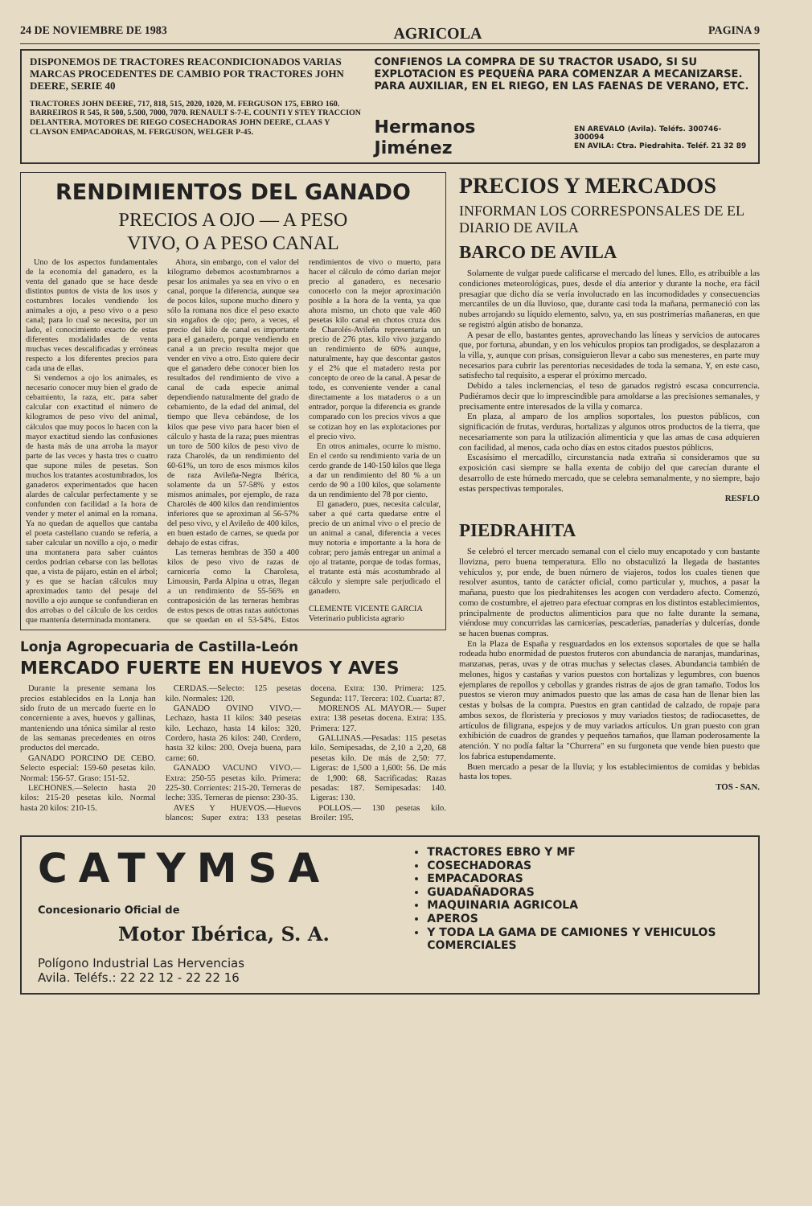24 DE NOVIEMBRE DE 1983 AGRICOLA PAGINA 9
DISPONEMOS DE TRACTORES REACONDICIONADOS VARIAS MARCAS PROCEDENTES DE CAMBIO POR TRACTORES JOHN DEERE, SERIE 40
TRACTORES JOHN DEERE, 717, 818, 515, 2020, 1020, M. FERGUSON 175, EBRO 160.
BARREIROS R 545, R 500, 5.500, 7000, 7070. RENAULT S-7-E. COUNTI Y STEY TRACCION DELANTERA. MOTORES DE RIEGO COSECHADORAS JOHN DEERE, CLAAS Y CLAYSON EMPACADORAS, M. FERGUSON, WELGER P-45.
CONFIENOS LA COMPRA DE SU TRACTOR USADO, SI SU EXPLOTACION ES PEQUEÑA PARA COMENZAR A MECANIZARSE. PARA AUXILIAR, EN EL RIEGO, EN LAS FAENAS DE VERANO, ETC.
Hermanos Jiménez EN AREVALO (Avila). Teléfs. 300746-300094
EN AVILA: Ctra. Piedrahita. Teléf. 21 32 89
RENDIMIENTOS DEL GANADO
PRECIOS A OJO — A PESO
VIVO, O A PESO CANAL
Uno de los aspectos fundamentales de la economía del ganadero, es la venta del ganado que se hace desde distintos puntos de vista de los usos y costumbres locales vendiendo los animales a ojo, a peso vivo o a peso canal; para lo cual se necesita, por un lado, el conocimiento exacto de estas diferentes modalidades de venta muchas veces descalificadas y erróneas respecto a los diferentes precios para cada una de ellas.
Si vendemos a ojo los animales, es necesario conocer muy bien el grado de cebamiento, la raza, etc. para saber calcular con exactitud el número de kilogramos de peso vivo del animal, cálculos que muy pocos lo hacen con la mayor exactitud siendo las confusiones de hasta más de una arroba la mayor parte de las veces y hasta tres o cuatro que supone miles de pesetas. Son muchos los tratantes acostumbrados, los ganaderos experimentados que hacen alardes de calcular perfectamente y se confunden con facilidad a la hora de vender y meter el animal en la romana. Ya no quedan de aquellos que cantaba el poeta castellano cuando se refería, a saber calcular un novillo a ojo, o medir una montanera para saber cuántos cerdos podrían cebarse con las bellotas que, a vista de pájaro, están en el árbol; y es que se hacían cálculos muy aproximados tanto del pesaje del novillo a ojo aunque se confundieran en dos arrobas o del cálculo de los cerdos que mantenía determinada montanera.
Ahora, sin embargo, con el valor del kilogramo debemos acostumbrarnos a pesar los animales ya sea en vivo o en canal, porque la diferencia, aunque sea de pocos kilos, supone mucho dinero y sólo la romana nos dice el peso exacto sin engaños de ojo; pero, a veces, el precio del kilo de canal es importante para el ganadero, porque vendiendo en canal a un precio resulta mejor que vender en vivo a otro. Esto quiere decir que el ganadero debe conocer bien los resultados del rendimiento de vivo a canal de cada especie animal dependiendo naturalmente del grado de cebamiento, de la edad del animal, del tiempo que lleva cebándose, de los kilos que pese vivo para hacer bien el cálculo y hasta de la raza; pues mientras un toro de 500 kilos de peso vivo de raza Charolés, da un rendimiento del 60-61%, un toro de esos mismos kilos de raza Avileña-Negra Ibérica, solamente da un 57-58% y estos mismos animales, por ejemplo, de raza Charolés de 400 kilos dan rendimientos inferiores que se aproximan al 56-57% del peso vivo, y el Avileño de 400 kilos, en buen estado de carnes, se queda por debajo de estas cifras.
Las terneras hembras de 350 a 400 kilos de peso vivo de razas de carnicería como la Charolesa, Limousin, Parda Alpina u otras, llegan a un rendimiento de 55-56% en contraposición de las terneras hembras de estos pesos de otras razas autóctonas que se quedan en el 53-54%. Estos rendimientos de vivo o muerto, para hacer el cálculo de cómo darían mejor precio al ganadero, es necesario conocerlo con la mejor aproximación posible a la hora de la venta, ya que ahora mismo, un choto que vale 460 pesetas kilo canal en chotos cruza dos de Charolés-Avileña representaría un precio de 276 ptas. kilo vivo juzgando un rendimiento de 60% aunque, naturalmente, hay que descontar gastos y el 2% que el matadero resta por concepto de oreo de la canal. A pesar de todo, es conveniente vender a canal directamente a los mataderos o a un entrador, porque la diferencia es grande comparado con los precios vivos a que se cotizan hoy en las explotaciones por el precio vivo.
En otros animales, ocurre lo mismo. En el cerdo su rendimiento varía de un cerdo grande de 140-150 kilos que llega a dar un rendimiento del 80 % a un cerdo de 90 a 100 kilos, que solamente da un rendimiento del 78 por ciento.
El ganadero, pues, necesita calcular, saber a qué carta quedarse entre el precio de un animal vivo o el precio de un animal a canal, diferencia a veces muy notoria e importante a la hora de cobrar; pero jamás entregar un animal a ojo al tratante, porque de todas formas, el tratante está más acostumbrado al cálculo y siempre sale perjudicado el ganadero.
CLEMENTE VICENTE GARCIA
Veterinario publicista agrario
Lonja Agropecuaria de Castilla-León
MERCADO FUERTE EN HUEVOS Y AVES
Durante la presente semana los precios establecidos en la Lonja han sido fruto de un mercado fuerte en lo concerniente a aves, huevos y gallinas, manteniendo una tónica similar al resto de las semanas precedentes en otros productos del mercado.
GANADO PORCINO DE CEBO. Selecto especial: 159-60 pesetas kilo. Normal: 156-57. Graso: 151-52.
LECHONES.—Selecto hasta 20 kilos: 215-20 pesetas kilo. Normal hasta 20 kilos: 210-15.
CERDAS.—Selecto: 125 pesetas kilo. Normales: 120.
GANADO OVINO VIVO.—Lechazo, hasta 11 kilos: 340 pesetas kilo. Lechazo, hasta 14 kilos: 320. Cordero, hasta 26 kilos: 240. Cordero, hasta 32 kilos: 200. Oveja buena, para carne: 60.
GANADO VACUNO VIVO.—Extra: 250-55 pesetas kilo. Primera: 225-30. Corrientes: 215-20. Terneras de leche: 335. Terneras de pienso: 230-35.
AVES Y HUEVOS.—Huevos blancos: Super extra: 133 pesetas docena. Extra: 130. Primera: 125. Segunda: 117. Tercera: 102. Cuarta: 87.
MORENOS AL MAYOR.— Super extra: 138 pesetas docena. Extra: 135. Primera: 127.
GALLINAS.—Pesadas: 115 pesetas kilo. Semipesadas, de 2,10 a 2,20, 68 pesetas kilo. De más de 2,50: 77. Ligeras: de 1,500 a 1,600: 56. De más de 1,900: 68. Sacrificadas: Razas pesadas: 187. Semipesadas: 140. Ligeras: 130.
POLLOS.— 130 pesetas kilo. Broiler: 195.
PRECIOS Y MERCADOS
INFORMAN LOS CORRESPONSALES DE EL DIARIO DE AVILA
BARCO DE AVILA
Solamente de vulgar puede calificarse el mercado del lunes. Ello, es atribuible a las condiciones meteorológicas, pues, desde el día anterior y durante la noche, era fácil presagiar que dicho día se vería involucrado en las incomodidades y consecuencias mercantiles de un día lluvioso, que, durante casi toda la mañana, permaneció con las nubes arrojando su líquido elemento, salvo, ya, en sus postrimerías mañaneras, en que se registró algún atisbo de bonanza.
A pesar de ello, bastantes gentes, aprovechando las líneas y servicios de autocares que, por fortuna, abundan, y en los vehículos propios tan prodigados, se desplazaron a la villa, y, aunque con prisas, consiguieron llevar a cabo sus menesteres, en parte muy necesarios para cubrir las perentorias necesidades de toda la semana. Y, en este caso, satisfecho tal requisito, a esperar el próximo mercado.
Debido a tales inclemencias, el teso de ganados registró escasa concurrencia. Pudiéramos decir que lo imprescindible para amoldarse a las precisiones semanales, y precisamente entre interesados de la villa y comarca.
En plaza, al amparo de los amplios soportales, los puestos públicos, con significación de frutas, verduras, hortalizas y algunos otros productos de la tierra, que necesariamente son para la utilización alimenticia y que las amas de casa adquieren con facilidad, al menos, cada ocho días en estos citados puestos públicos.
Escasísimo el mercadillo, circunstancia nada extraña si consideramos que su exposición casi siempre se halla exenta de cobijo del que carecían durante el desarrollo de este húmedo mercado, que se celebra semanalmente, y no siempre, bajo estas perspectivas temporales.
RESFLO
PIEDRAHITA
Se celebró el tercer mercado semanal con el cielo muy encapotado y con bastante llovizna, pero buena temperatura. Ello no obstaculizó la llegada de bastantes vehículos y, por ende, de buen número de viajeros, todos los cuales tienen que resolver asuntos, tanto de carácter oficial, como particular y, muchos, a pasar la mañana, puesto que los piedrahitenses les acogen con verdadero afecto. Comenzó, como de costumbre, el ajetreo para efectuar compras en los distintos establecimientos, principalmente de productos alimenticios para que no falte durante la semana, viéndose muy concurridas las carnicerías, pescaderías, panaderías y dulcerías, donde se hacen buenas compras.
En la Plaza de España y resguardados en los extensos soportales de que se halla rodeada hubo enormidad de puestos fruteros con abundancia de naranjas, mandarinas, manzanas, peras, uvas y de otras muchas y selectas clases. Abundancia también de melones, higos y castañas y varios puestos con hortalizas y legumbres, con buenos ejemplares de repollos y cebollas y grandes ristras de ajos de gran tamaño. Todos los puestos se vieron muy animados puesto que las amas de casa han de llenar bien las cestas y bolsas de la compra. Puestos en gran cantidad de calzado, de ropaje para ambos sexos, de floristería y preciosos y muy variados tiestos; de radiocasettes, de artículos de filigrana, espejos y de muy variados artículos. Un gran puesto con gran exhibición de cuadros de grandes y pequeños tamaños, que llaman poderosamente la atención. Y no podía faltar la "Churrera" en su furgoneta que vende bien puesto que los fabrica estupendamente.
Buen mercado a pesar de la lluvia; y los establecimientos de comidas y bebidas hasta los topes.
TOS - SAN.
CATYMSA
Concesionario Oficial de
Motor Ibérica, S. A.
Polígono Industrial Las Hervencias
Avila. Teléfs.: 22 22 12 - 22 22 16
TRACTORES EBRO Y MF
COSECHADORAS
EMPACADORAS
GUADAÑADORAS
MAQUINARIA AGRICOLA
APEROS
Y TODA LA GAMA DE CAMIONES Y VEHICULOS COMERCIALES